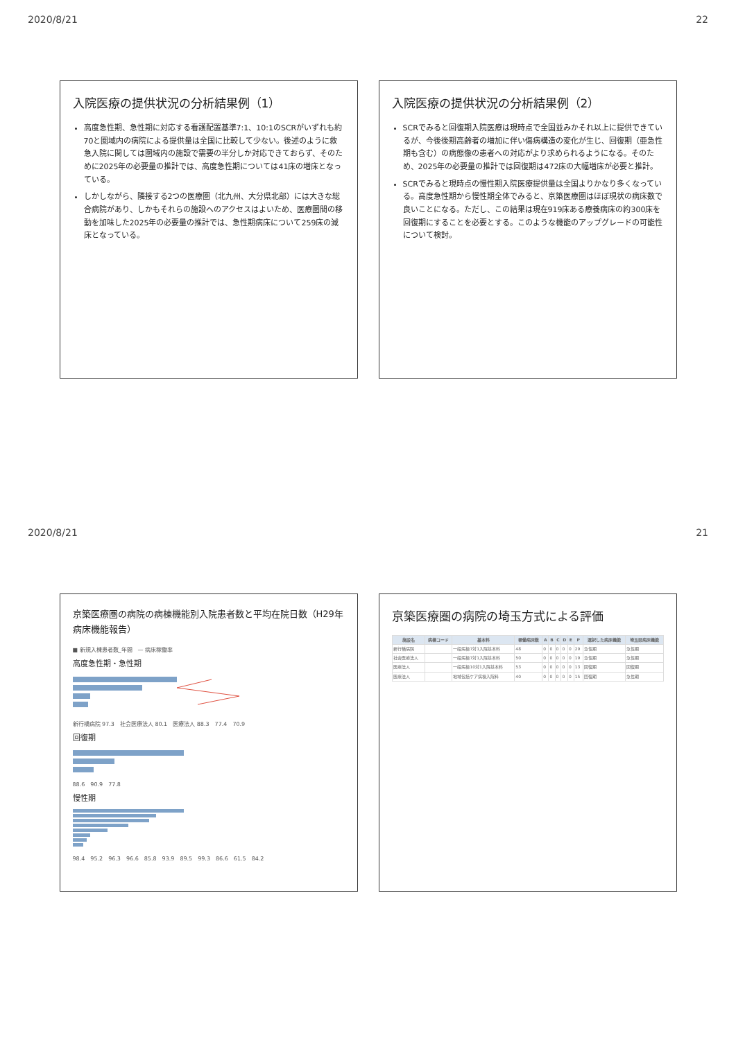2020/8/21 22
入院医療の提供状況の分析結果例（1）
高度急性期、急性期に対応する看護配置基準7:1、10:1のSCRがいずれも約70と圏域内の病院による提供量は全国に比較して少ない。後述のように救急入院に関しては圏域内の施設で需要の半分しか対応できておらず、そのために2025年の必要量の推計では、高度急性期については41床の増床となっている。
しかしながら、隣接する2つの医療圏（北九州、大分県北部）には大きな総合病院があり、しかもそれらの施設へのアクセスはよいため、医療圏間の移動を加味した2025年の必要量の推計では、急性期病床について259床の減床となっている。
入院医療の提供状況の分析結果例（2）
SCRでみると回復期入院医療は現時点で全国並みかそれ以上に提供できているが、今後後期高齢者の増加に伴い傷病構造の変化が生じ、回復期（亜急性期も含む）の病態像の患者への対応がより求められるようになる。そのため、2025年の必要量の推計では回復期は472床の大幅増床が必要と推計。
SCRでみると現時点の慢性期入院医療提供量は全国よりかなり多くなっている。高度急性期から慢性期全体でみると、京築医療圏はほぼ現状の病床数で良いことになる。ただし、この結果は現在919床ある療養病床の約300床を回復期にすることを必要とする。このような機能のアップグレードの可能性について検討。
2020/8/21 21
京築医療圏の病院の病棟機能別入院患者数と平均在院日数（H29年病床機能報告）
■ 新規入棟患者数_年間　— 病床稼働率
高度急性期・急性期
新行橋病院 97.3　社会医療法人 80.1　医療法人 88.3　77.4　70.9
回復期
88.6　90.9　77.8
慢性期
98.4　95.2　96.3　96.6　85.8　93.9　89.5　99.3　86.6　61.5　84.2
京築医療圏の病院の埼玉方式による評価
| 施設名 | 病棟コード | 基本料 | 稼働病床数 | A | B | C | D | E | P | 選択した病床機能 | 埼玉県病床機能 |
| --- | --- | --- | --- | --- | --- | --- | --- | --- | --- | --- | --- |
| 新行橋病院 | | 一般病棟7対1入院基本料 | 48 | 0 | 0 | 0 | 0 | 0 | 29 | 急性期 | 急性期 |
| 社会医療法人 | | 一般病棟7対1入院基本料 | 50 | 0 | 0 | 0 | 0 | 0 | 19 | 急性期 | 急性期 |
| 医療法人 | | 一般病棟10対1入院基本料 | 53 | 0 | 0 | 0 | 0 | 0 | 13 | 回復期 | 回復期 |
| 医療法人 | | 地域包括ケア病棟入院料 | 40 | 0 | 0 | 0 | 0 | 0 | 15 | 回復期 | 急性期 |